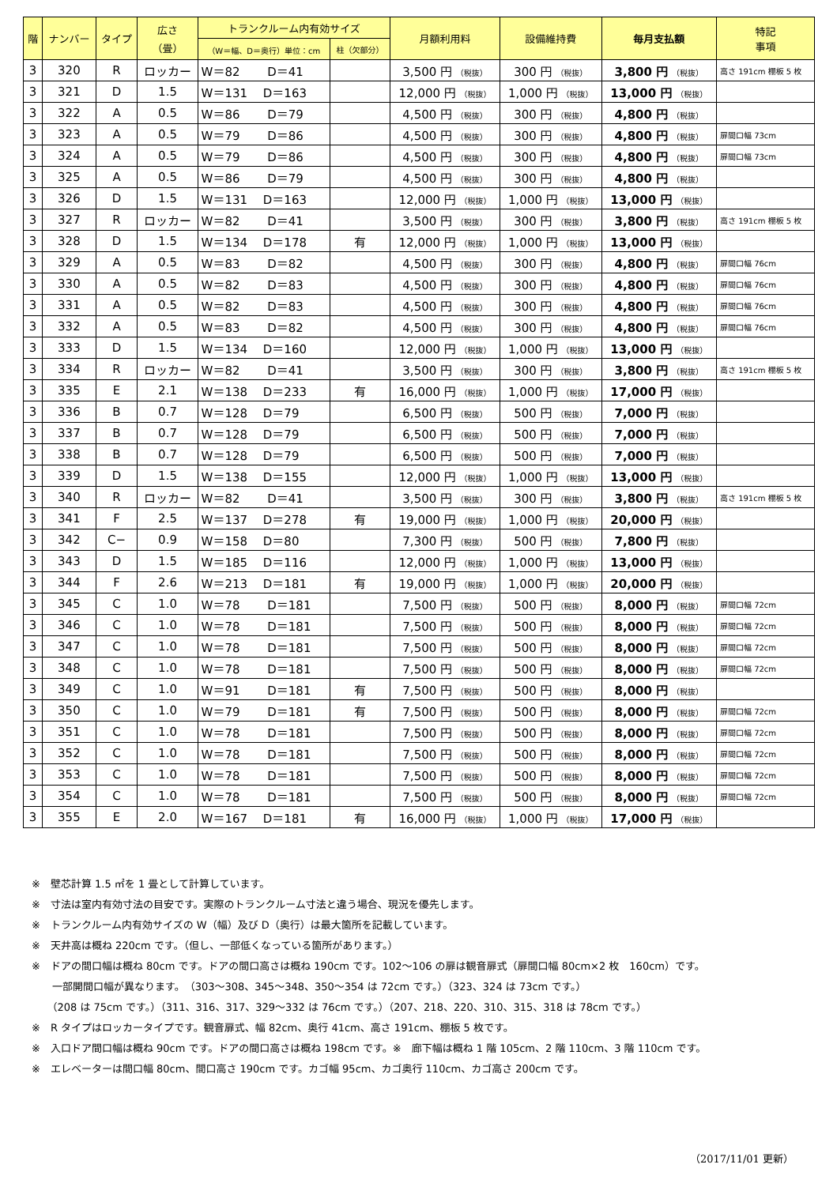| 階 | ナンバー | タイプ | 広さ （畳） | トランクルーム内有効サイズ | | 月額利用料 | 設備維持費 | 毎月支払額 | 特記 事項 |
| --- | --- | --- | --- | --- | --- | --- | --- | --- | --- |
| | | | | （W＝幅、D＝奥行）単位：cm | 柱（欠部分） | | | | |
| 3 | 320 | R | ロッカー | W＝82 D＝41 | | 3,500 円 （税抜） | 300 円 （税抜） | 3,800 円 （税抜） | 高さ 191cm 棚板 5 枚 |
| 3 | 321 | D | 1.5 | W＝131 D＝163 | | 12,000 円 （税抜） | 1,000 円 （税抜） | 13,000 円 （税抜） | |
| 3 | 322 | A | 0.5 | W＝86 D＝79 | | 4,500 円 （税抜） | 300 円 （税抜） | 4,800 円 （税抜） | |
| 3 | 323 | A | 0.5 | W＝79 D＝86 | | 4,500 円 （税抜） | 300 円 （税抜） | 4,800 円 （税抜） | 扉間口幅 73cm |
| 3 | 324 | A | 0.5 | W＝79 D＝86 | | 4,500 円 （税抜） | 300 円 （税抜） | 4,800 円 （税抜） | 扉間口幅 73cm |
| 3 | 325 | A | 0.5 | W＝86 D＝79 | | 4,500 円 （税抜） | 300 円 （税抜） | 4,800 円 （税抜） | |
| 3 | 326 | D | 1.5 | W＝131 D＝163 | | 12,000 円 （税抜） | 1,000 円 （税抜） | 13,000 円 （税抜） | |
| 3 | 327 | R | ロッカー | W＝82 D＝41 | | 3,500 円 （税抜） | 300 円 （税抜） | 3,800 円 （税抜） | 高さ 191cm 棚板 5 枚 |
| 3 | 328 | D | 1.5 | W＝134 D＝178 | 有 | 12,000 円 （税抜） | 1,000 円 （税抜） | 13,000 円 （税抜） | |
| 3 | 329 | A | 0.5 | W＝83 D＝82 | | 4,500 円 （税抜） | 300 円 （税抜） | 4,800 円 （税抜） | 扉間口幅 76cm |
| 3 | 330 | A | 0.5 | W＝82 D＝83 | | 4,500 円 （税抜） | 300 円 （税抜） | 4,800 円 （税抜） | 扉間口幅 76cm |
| 3 | 331 | A | 0.5 | W＝82 D＝83 | | 4,500 円 （税抜） | 300 円 （税抜） | 4,800 円 （税抜） | 扉間口幅 76cm |
| 3 | 332 | A | 0.5 | W＝83 D＝82 | | 4,500 円 （税抜） | 300 円 （税抜） | 4,800 円 （税抜） | 扉間口幅 76cm |
| 3 | 333 | D | 1.5 | W＝134 D＝160 | | 12,000 円 （税抜） | 1,000 円 （税抜） | 13,000 円 （税抜） | |
| 3 | 334 | R | ロッカー | W＝82 D＝41 | | 3,500 円 （税抜） | 300 円 （税抜） | 3,800 円 （税抜） | 高さ 191cm 棚板 5 枚 |
| 3 | 335 | E | 2.1 | W＝138 D＝233 | 有 | 16,000 円 （税抜） | 1,000 円 （税抜） | 17,000 円 （税抜） | |
| 3 | 336 | B | 0.7 | W＝128 D＝79 | | 6,500 円 （税抜） | 500 円 （税抜） | 7,000 円 （税抜） | |
| 3 | 337 | B | 0.7 | W＝128 D＝79 | | 6,500 円 （税抜） | 500 円 （税抜） | 7,000 円 （税抜） | |
| 3 | 338 | B | 0.7 | W＝128 D＝79 | | 6,500 円 （税抜） | 500 円 （税抜） | 7,000 円 （税抜） | |
| 3 | 339 | D | 1.5 | W＝138 D＝155 | | 12,000 円 （税抜） | 1,000 円 （税抜） | 13,000 円 （税抜） | |
| 3 | 340 | R | ロッカー | W＝82 D＝41 | | 3,500 円 （税抜） | 300 円 （税抜） | 3,800 円 （税抜） | 高さ 191cm 棚板 5 枚 |
| 3 | 341 | F | 2.5 | W＝137 D＝278 | 有 | 19,000 円 （税抜） | 1,000 円 （税抜） | 20,000 円 （税抜） | |
| 3 | 342 | C− | 0.9 | W＝158 D＝80 | | 7,300 円 （税抜） | 500 円 （税抜） | 7,800 円 （税抜） | |
| 3 | 343 | D | 1.5 | W＝185 D＝116 | | 12,000 円 （税抜） | 1,000 円 （税抜） | 13,000 円 （税抜） | |
| 3 | 344 | F | 2.6 | W＝213 D＝181 | 有 | 19,000 円 （税抜） | 1,000 円 （税抜） | 20,000 円 （税抜） | |
| 3 | 345 | C | 1.0 | W＝78 D＝181 | | 7,500 円 （税抜） | 500 円 （税抜） | 8,000 円 （税抜） | 扉間口幅 72cm |
| 3 | 346 | C | 1.0 | W＝78 D＝181 | | 7,500 円 （税抜） | 500 円 （税抜） | 8,000 円 （税抜） | 扉間口幅 72cm |
| 3 | 347 | C | 1.0 | W＝78 D＝181 | | 7,500 円 （税抜） | 500 円 （税抜） | 8,000 円 （税抜） | 扉間口幅 72cm |
| 3 | 348 | C | 1.0 | W＝78 D＝181 | | 7,500 円 （税抜） | 500 円 （税抜） | 8,000 円 （税抜） | 扉間口幅 72cm |
| 3 | 349 | C | 1.0 | W＝91 D＝181 | 有 | 7,500 円 （税抜） | 500 円 （税抜） | 8,000 円 （税抜） | |
| 3 | 350 | C | 1.0 | W＝79 D＝181 | 有 | 7,500 円 （税抜） | 500 円 （税抜） | 8,000 円 （税抜） | 扉間口幅 72cm |
| 3 | 351 | C | 1.0 | W＝78 D＝181 | | 7,500 円 （税抜） | 500 円 （税抜） | 8,000 円 （税抜） | 扉間口幅 72cm |
| 3 | 352 | C | 1.0 | W＝78 D＝181 | | 7,500 円 （税抜） | 500 円 （税抜） | 8,000 円 （税抜） | 扉間口幅 72cm |
| 3 | 353 | C | 1.0 | W＝78 D＝181 | | 7,500 円 （税抜） | 500 円 （税抜） | 8,000 円 （税抜） | 扉間口幅 72cm |
| 3 | 354 | C | 1.0 | W＝78 D＝181 | | 7,500 円 （税抜） | 500 円 （税抜） | 8,000 円 （税抜） | 扉間口幅 72cm |
| 3 | 355 | E | 2.0 | W＝167 D＝181 | 有 | 16,000 円 （税抜） | 1,000 円 （税抜） | 17,000 円 （税抜） | |
※　壁芯計算 1.5 ㎡を 1 畳として計算しています。
※　寸法は室内有効寸法の目安です。実際のトランクルーム寸法と違う場合、現況を優先します。
※　トランクルーム内有効サイズの W（幅）及び D（奥行）は最大箇所を記載しています。
※　天井高は概ね 220cm です。（但し、一部低くなっている箇所があります。）
※　ドアの間口幅は概ね 80cm です。ドアの間口高さは概ね 190cm です。102～106 の扉は観音扉式（扉間口幅 80cm×2 枚　160cm）です。
　　一部開間口幅が異なります。　（303～308、345～348、350～354 は 72cm です。）（323、324 は 73cm です。）
　　（208 は 75cm です。）（311、316、317、329～332 は 76cm です。）（207、218、220、310、315、318 は 78cm です。）
※　R タイプはロッカータイプです。観音扉式、幅 82cm、奥行 41cm、高さ 191cm、棚板 5 枚です。
※　入口ドア間口幅は概ね 90cm です。ドアの間口高さは概ね 198cm です。※　廊下幅は概ね 1 階 105cm、2 階 110cm、3 階 110cm です。
※　エレベーターは間口幅 80cm、間口高さ 190cm です。カゴ幅 95cm、カゴ奥行 110cm、カゴ高さ 200cm です。
（2017/11/01 更新）